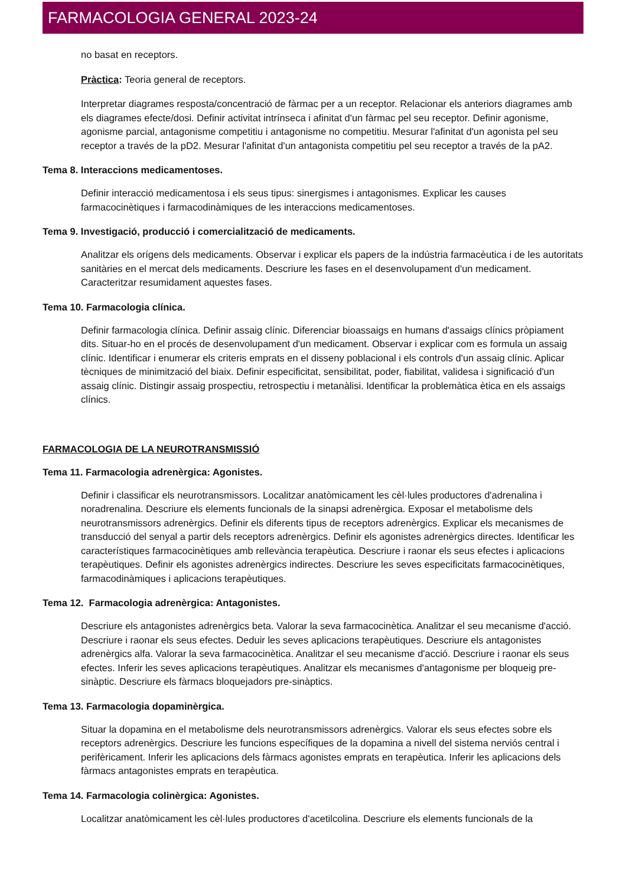FARMACOLOGIA GENERAL 2023-24
no basat en receptors.
Pràctica: Teoria general de receptors.
Interpretar diagrames resposta/concentració de fàrmac per a un receptor. Relacionar els anteriors diagrames amb els diagrames efecte/dosi. Definir activitat intrínseca i afinitat d'un fàrmac pel seu receptor. Definir agonisme, agonisme parcial, antagonisme competitiu i antagonisme no competitiu. Mesurar l'afinitat d'un agonista pel seu receptor a través de la pD2. Mesurar l'afinitat d'un antagonista competitiu pel seu receptor a través de la pA2.
Tema 8. Interaccions medicamentoses.
Definir interacció medicamentosa i els seus tipus: sinergismes i antagonismes. Explicar les causes farmacocinètiques i farmacodinàmiques de les interaccions medicamentoses.
Tema 9. Investigació, producció i comercialització de medicaments.
Analitzar els orígens dels medicaments. Observar i explicar els papers de la indústria farmacèutica i de les autoritats sanitàries en el mercat dels medicaments. Descriure les fases en el desenvolupament d'un medicament. Caracteritzar resumidament aquestes fases.
Tema 10. Farmacologia clínica.
Definir farmacologia clínica. Definir assaig clínic. Diferenciar bioassaigs en humans d'assaigs clínics pròpiament dits. Situar-ho en el procés de desenvolupament d'un medicament. Observar i explicar com es formula un assaig clínic. Identificar i enumerar els criteris emprats en el disseny poblacional i els controls d'un assaig clínic. Aplicar tècniques de minimització del biaix. Definir especificitat, sensibilitat, poder, fiabilitat, validesa i significació d'un assaig clínic. Distingir assaig prospectiu, retrospectiu i metanàlisi. Identificar la problemàtica ètica en els assaigs clínics.
FARMACOLOGIA DE LA NEUROTRANSMISSIÓ
Tema 11. Farmacologia adrenèrgica: Agonistes.
Definir i classificar els neurotransmissors. Localitzar anatòmicament les cèl·lules productores d'adrenalina i noradrenalina. Descriure els elements funcionals de la sinapsi adrenèrgica. Exposar el metabolisme dels neurotransmissors adrenèrgics. Definir els diferents tipus de receptors adrenèrgics. Explicar els mecanismes de transducció del senyal a partir dels receptors adrenèrgics. Definir els agonistes adrenèrgics directes. Identificar les característiques farmacocinètiques amb rellevància terapèutica. Descriure i raonar els seus efectes i aplicacions terapèutiques. Definir els agonistes adrenèrgics indirectes. Descriure les seves especificitats farmacocinètiques, farmacodinàmiques i aplicacions terapèutiques.
Tema 12. Farmacologia adrenèrgica: Antagonistes.
Descriure els antagonistes adrenèrgics beta. Valorar la seva farmacocinètica. Analitzar el seu mecanisme d'acció. Descriure i raonar els seus efectes. Deduir les seves aplicacions terapèutiques. Descriure els antagonistes adrenèrgics alfa. Valorar la seva farmacocinètica. Analitzar el seu mecanisme d'acció. Descriure i raonar els seus efectes. Inferir les seves aplicacions terapèutiques. Analitzar els mecanismes d'antagonisme per bloqueig pre-sinàptic. Descriure els fàrmacs bloquejadors pre-sinàptics.
Tema 13. Farmacologia dopaminèrgica.
Situar la dopamina en el metabolisme dels neurotransmissors adrenèrgics. Valorar els seus efectes sobre els receptors adrenèrgics. Descriure les funcions específiques de la dopamina a nivell del sistema nerviós central i perifèricament. Inferir les aplicacions dels fàrmacs agonistes emprats en terapèutica. Inferir les aplicacions dels fàrmacs antagonistes emprats en terapèutica.
Tema 14. Farmacologia colinèrgica: Agonistes.
Localitzar anatòmicament les cèl·lules productores d'acetilcolina. Descriure els elements funcionals de la